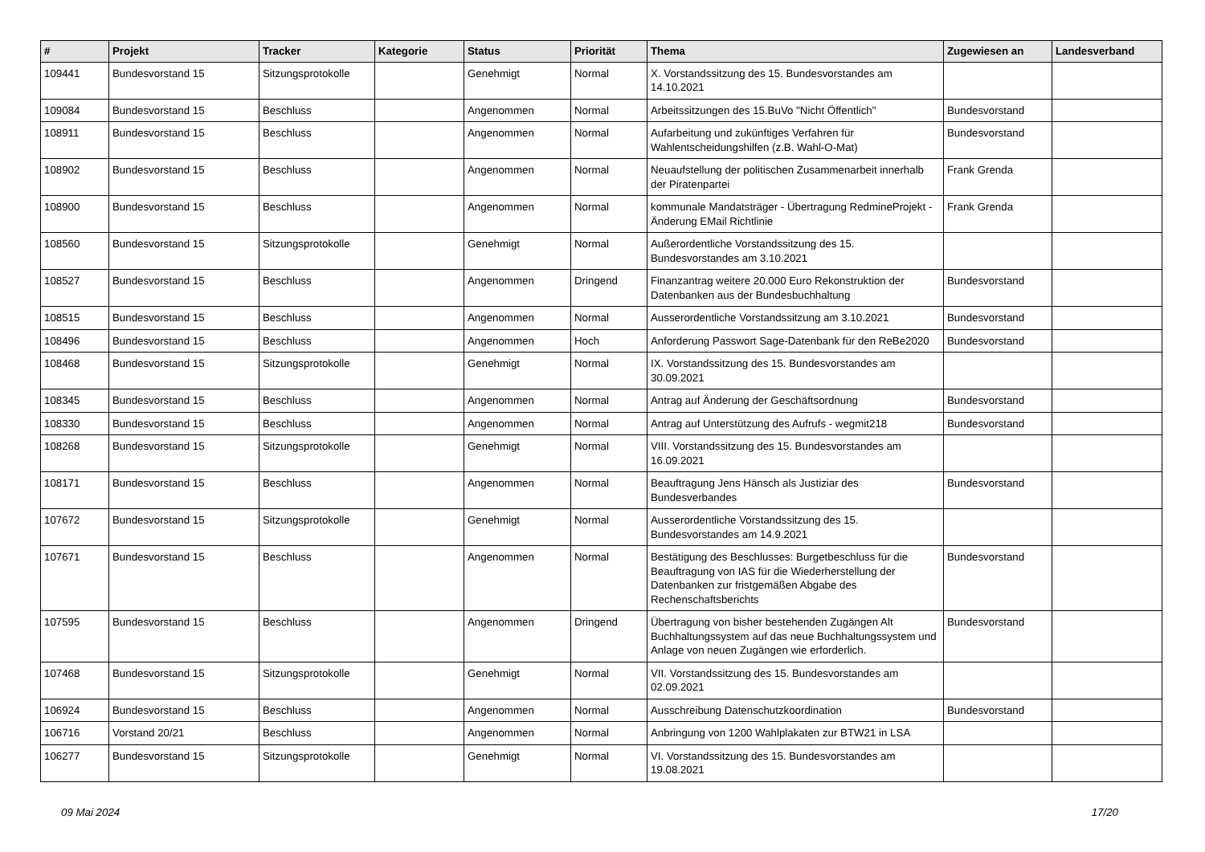| # | Projekt | Tracker | Kategorie | Status | Priorität | Thema | Zugewiesen an | Landesverband |
| --- | --- | --- | --- | --- | --- | --- | --- | --- |
| 109441 | Bundesvorstand 15 | Sitzungsprotokolle | | Genehmigt | Normal | X. Vorstandssitzung des 15. Bundesvorstandes am 14.10.2021 | | |
| 109084 | Bundesvorstand 15 | Beschluss | | Angenommen | Normal | Arbeitssitzungen des 15.BuVo "Nicht Öffentlich" | Bundesvorstand | |
| 108911 | Bundesvorstand 15 | Beschluss | | Angenommen | Normal | Aufarbeitung und zukünftiges Verfahren für Wahlentscheidungshilfen (z.B. Wahl-O-Mat) | Bundesvorstand | |
| 108902 | Bundesvorstand 15 | Beschluss | | Angenommen | Normal | Neuaufstellung der politischen Zusammenarbeit innerhalb der Piratenpartei | Frank Grenda | |
| 108900 | Bundesvorstand 15 | Beschluss | | Angenommen | Normal | kommunale Mandatsträger - Übertragung RedmineProjekt - Änderung EMail Richtlinie | Frank Grenda | |
| 108560 | Bundesvorstand 15 | Sitzungsprotokolle | | Genehmigt | Normal | Außerordentliche Vorstandssitzung des 15. Bundesvorstandes am 3.10.2021 | | |
| 108527 | Bundesvorstand 15 | Beschluss | | Angenommen | Dringend | Finanzantrag weitere 20.000 Euro Rekonstruktion der Datenbanken aus der Bundesbuchhaltung | Bundesvorstand | |
| 108515 | Bundesvorstand 15 | Beschluss | | Angenommen | Normal | Ausserordentliche Vorstandssitzung am 3.10.2021 | Bundesvorstand | |
| 108496 | Bundesvorstand 15 | Beschluss | | Angenommen | Hoch | Anforderung Passwort Sage-Datenbank für den ReBe2020 | Bundesvorstand | |
| 108468 | Bundesvorstand 15 | Sitzungsprotokolle | | Genehmigt | Normal | IX. Vorstandssitzung des 15. Bundesvorstandes am 30.09.2021 | | |
| 108345 | Bundesvorstand 15 | Beschluss | | Angenommen | Normal | Antrag auf Änderung der Geschäftsordnung | Bundesvorstand | |
| 108330 | Bundesvorstand 15 | Beschluss | | Angenommen | Normal | Antrag auf Unterstützung des Aufrufs - wegmit218 | Bundesvorstand | |
| 108268 | Bundesvorstand 15 | Sitzungsprotokolle | | Genehmigt | Normal | VIII. Vorstandssitzung des 15. Bundesvorstandes am 16.09.2021 | | |
| 108171 | Bundesvorstand 15 | Beschluss | | Angenommen | Normal | Beauftragung Jens Hänsch als Justiziar des Bundesverbandes | Bundesvorstand | |
| 107672 | Bundesvorstand 15 | Sitzungsprotokolle | | Genehmigt | Normal | Ausserordentliche Vorstandssitzung des 15. Bundesvorstandes am 14.9.2021 | | |
| 107671 | Bundesvorstand 15 | Beschluss | | Angenommen | Normal | Bestätigung des Beschlusses: Burgetbeschluss für die Beauftragung von IAS für die Wiederherstellung der Datenbanken zur fristgemäßen Abgabe des Rechenschaftsberichts | Bundesvorstand | |
| 107595 | Bundesvorstand 15 | Beschluss | | Angenommen | Dringend | Übertragung von bisher bestehenden Zugängen Alt Buchhaltungssystem auf das neue Buchhaltungssystem und Anlage von neuen Zugängen wie erforderlich. | Bundesvorstand | |
| 107468 | Bundesvorstand 15 | Sitzungsprotokolle | | Genehmigt | Normal | VII. Vorstandssitzung des 15. Bundesvorstandes am 02.09.2021 | | |
| 106924 | Bundesvorstand 15 | Beschluss | | Angenommen | Normal | Ausschreibung Datenschutzkoordination | Bundesvorstand | |
| 106716 | Vorstand 20/21 | Beschluss | | Angenommen | Normal | Anbringung von 1200 Wahlplakaten zur BTW21 in LSA | | |
| 106277 | Bundesvorstand 15 | Sitzungsprotokolle | | Genehmigt | Normal | VI. Vorstandssitzung des 15. Bundesvorstandes am 19.08.2021 | | |
09 Mai 2024 17/20